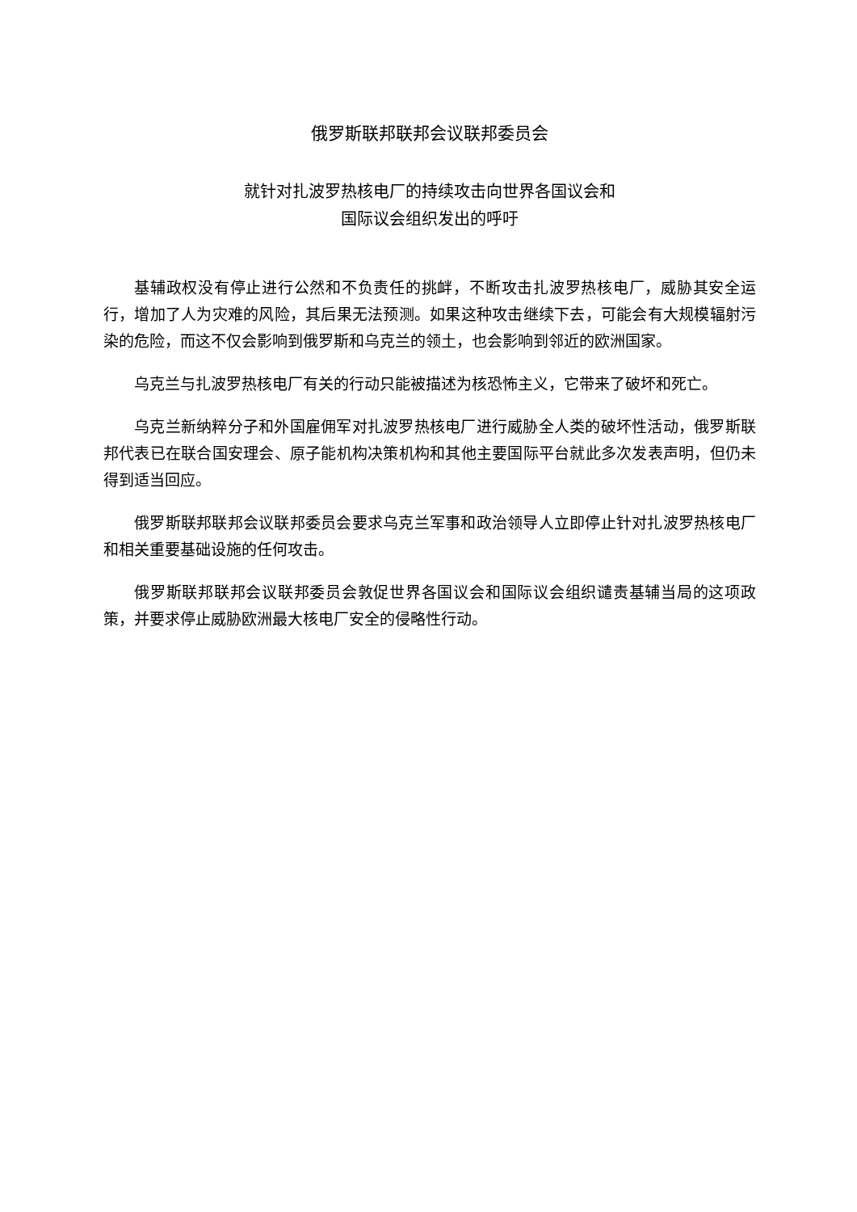俄罗斯联邦联邦会议联邦委员会
就针对扎波罗热核电厂的持续攻击向世界各国议会和
国际议会组织发出的呼吁
基辅政权没有停止进行公然和不负责任的挑衅，不断攻击扎波罗热核电厂，威胁其安全运行，增加了人为灾难的风险，其后果无法预测。如果这种攻击继续下去，可能会有大规模辐射污染的危险，而这不仅会影响到俄罗斯和乌克兰的领土，也会影响到邻近的欧洲国家。
乌克兰与扎波罗热核电厂有关的行动只能被描述为核恐怖主义，它带来了破坏和死亡。
乌克兰新纳粹分子和外国雇佣军对扎波罗热核电厂进行威胁全人类的破坏性活动，俄罗斯联邦代表已在联合国安理会、原子能机构决策机构和其他主要国际平台就此多次发表声明，但仍未得到适当回应。
俄罗斯联邦联邦会议联邦委员会要求乌克兰军事和政治领导人立即停止针对扎波罗热核电厂和相关重要基础设施的任何攻击。
俄罗斯联邦联邦会议联邦委员会敦促世界各国议会和国际议会组织谴责基辅当局的这项政策，并要求停止威胁欧洲最大核电厂安全的侵略性行动。